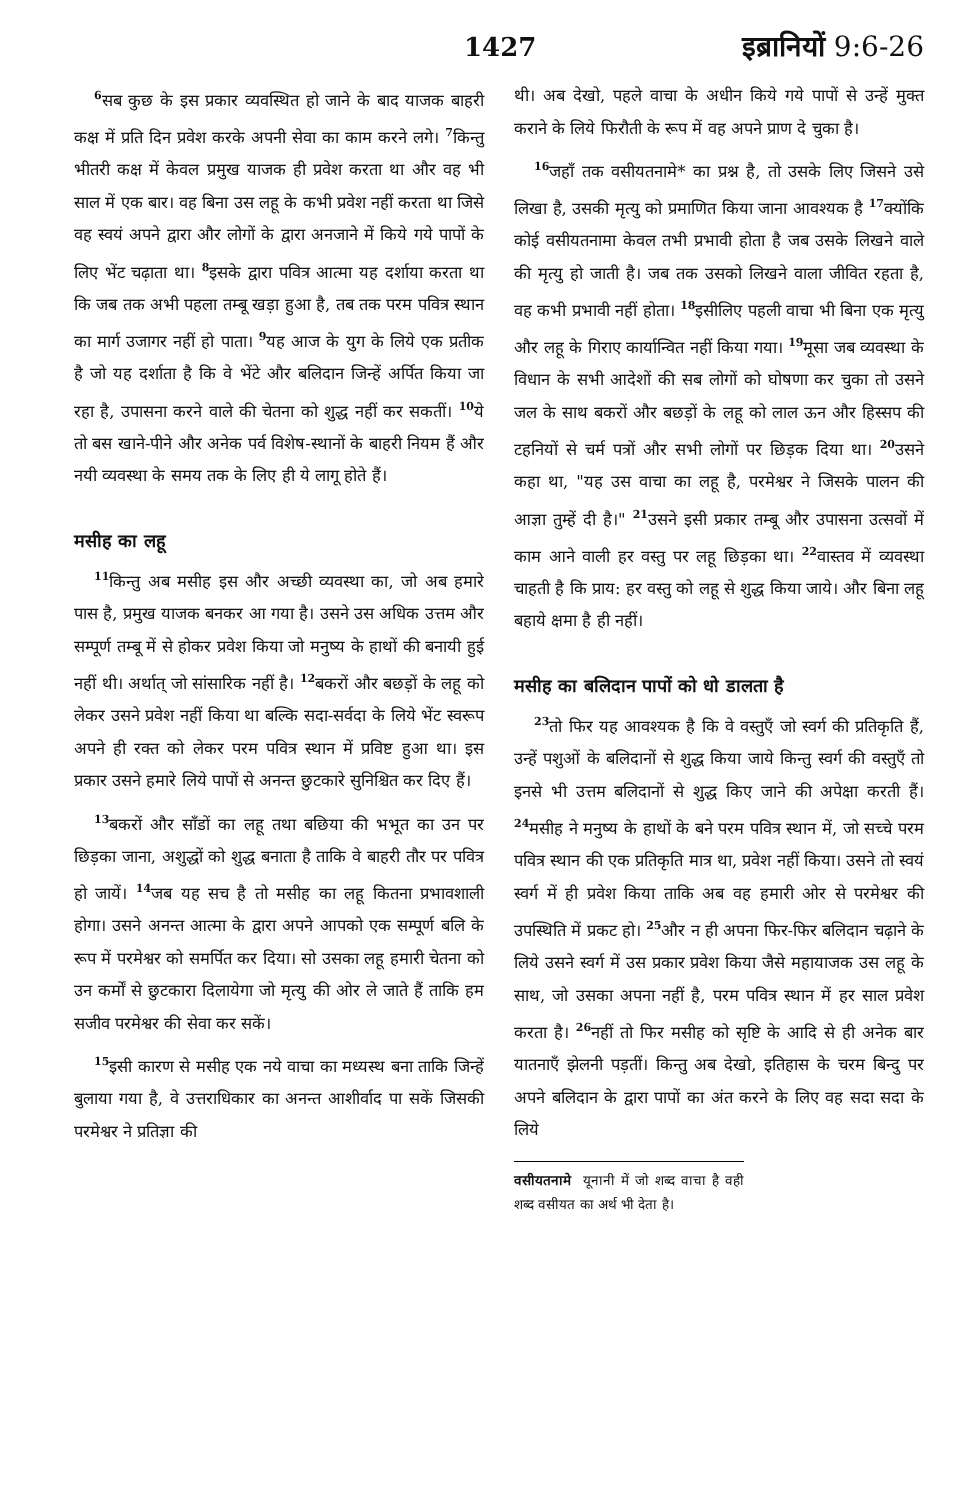1427 इब्रानियों 9:6-26
<sup>6</sup> सब कुछ के इस प्रकार व्यवस्थित हो जाने के बाद याजक बाहरी कक्ष में प्रति दिन प्रवेश करके अपनी सेवा का काम करने लगे। <sup>7</sup>किन्तु भीतरी कक्ष में केवल प्रमुख याजक ही प्रवेश करता था और वह भी साल में एक बार। वह बिना उस लहू के कभी प्रवेश नहीं करता था जिसे वह स्वयं अपने द्वारा और लोगों के द्वारा अनजाने में किये गये पापों के लिए भेंट चढ़ाता था। <sup>8</sup>इसके द्वारा पवित्र आत्मा यह दर्शाया करता था कि जब तक अभी पहला तम्बू खड़ा हुआ है, तब तक परम पवित्र स्थान का मार्ग उजागर नहीं हो पाता। <sup>9</sup>यह आज के युग के लिये एक प्रतीक है जो यह दर्शाता है कि वे भेंटे और बलिदान जिन्हें अर्पित किया जा रहा है, उपासना करने वाले की चेतना को शुद्ध नहीं कर सकतीं। <sup>10</sup>ये तो बस खाने-पीने और अनेक पर्व विशेष-स्थानों के बाहरी नियम हैं और नयी व्यवस्था के समय तक के लिए ही ये लागू होते हैं।
मसीह का लहू
<sup>11</sup> किन्तु अब मसीह इस और अच्छी व्यवस्था का, जो अब हमारे पास है, प्रमुख याजक बनकर आ गया है। उसने उस अधिक उत्तम और सम्पूर्ण तम्बू में से होकर प्रवेश किया जो मनुष्य के हाथों की बनायी हुई नहीं थी। अर्थात् जो सांसारिक नहीं है। <sup>12</sup>बकरों और बछड़ों के लहू को लेकर उसने प्रवेश नहीं किया था बल्कि सदा-सर्वदा के लिये भेंट स्वरूप अपने ही रक्त को लेकर परम पवित्र स्थान में प्रविष्ट हुआ था। इस प्रकार उसने हमारे लिये पापों से अनन्त छुटकारे सुनिश्चित कर दिए हैं।
<sup>13</sup> बकरों और साँडों का लहू तथा बछिया की भभूत का उन पर छिड़का जाना, अशुद्धों को शुद्ध बनाता है ताकि वे बाहरी तौर पर पवित्र हो जायें। <sup>14</sup>जब यह सच है तो मसीह का लहू कितना प्रभावशाली होगा। उसने अनन्त आत्मा के द्वारा अपने आपको एक सम्पूर्ण बलि के रूप में परमेश्वर को समर्पित कर दिया। सो उसका लहू हमारी चेतना को उन कर्मों से छुटकारा दिलायेगा जो मृत्यु की ओर ले जाते हैं ताकि हम सजीव परमेश्वर की सेवा कर सकें।
<sup>15</sup> इसी कारण से मसीह एक नये वाचा का मध्यस्थ बना ताकि जिन्हें बुलाया गया है, वे उत्तराधिकार का अनन्त आशीर्वाद पा सकें जिसकी परमेश्वर ने प्रतिज्ञा की
थी। अब देखो, पहले वाचा के अधीन किये गये पापों से उन्हें मुक्त कराने के लिये फिरौती के रूप में वह अपने प्राण दे चुका है।
<sup>16</sup> जहाँ तक वसीयतनामे* का प्रश्न है, तो उसके लिए जिसने उसे लिखा है, उसकी मृत्यु को प्रमाणित किया जाना आवश्यक है <sup>17</sup>क्योंकि कोई वसीयतनामा केवल तभी प्रभावी होता है जब उसके लिखने वाले की मृत्यु हो जाती है। जब तक उसको लिखने वाला जीवित रहता है, वह कभी प्रभावी नहीं होता। <sup>18</sup>इसीलिए पहली वाचा भी बिना एक मृत्यु और लहू के गिराए कार्यान्वित नहीं किया गया। <sup>19</sup>मूसा जब व्यवस्था के विधान के सभी आदेशों की सब लोगों को घोषणा कर चुका तो उसने जल के साथ बकरों और बछड़ों के लहू को लाल ऊन और हिस्सप की टहनियों से चर्म पत्रों और सभी लोगों पर छिड़क दिया था। <sup>20</sup>उसने कहा था, "यह उस वाचा का लहू है, परमेश्वर ने जिसके पालन की आज्ञा तुम्हें दी है।" <sup>21</sup>उसने इसी प्रकार तम्बू और उपासना उत्सवों में काम आने वाली हर वस्तु पर लहू छिड़का था। <sup>22</sup>वास्तव में व्यवस्था चाहती है कि प्राय: हर वस्तु को लहू से शुद्ध किया जाये। और बिना लहू बहाये क्षमा है ही नहीं।
मसीह का बलिदान पापों को धो डालता है
<sup>23</sup> तो फिर यह आवश्यक है कि वे वस्तुएँ जो स्वर्ग की प्रतिकृति हैं, उन्हें पशुओं के बलिदानों से शुद्ध किया जाये किन्तु स्वर्ग की वस्तुएँ तो इनसे भी उत्तम बलिदानों से शुद्ध किए जाने की अपेक्षा करती हैं। <sup>24</sup>मसीह ने मनुष्य के हाथों के बने परम पवित्र स्थान में, जो सच्चे परम पवित्र स्थान की एक प्रतिकृति मात्र था, प्रवेश नहीं किया। उसने तो स्वयं स्वर्ग में ही प्रवेश किया ताकि अब वह हमारी ओर से परमेश्वर की उपस्थिति में प्रकट हो। <sup>25</sup>और न ही अपना फिर-फिर बलिदान चढ़ाने के लिये उसने स्वर्ग में उस प्रकार प्रवेश किया जैसे महायाजक उस लहू के साथ, जो उसका अपना नहीं है, परम पवित्र स्थान में हर साल प्रवेश करता है। <sup>26</sup>नहीं तो फिर मसीह को सृष्टि के आदि से ही अनेक बार यातनाएँ झेलनी पड़तीं। किन्तु अब देखो, इतिहास के चरम बिन्दु पर अपने बलिदान के द्वारा पापों का अंत करने के लिए वह सदा सदा के लिये
वसीयतनामे यूनानी में जो शब्द वाचा है वही शब्द वसीयत का अर्थ भी देता है।